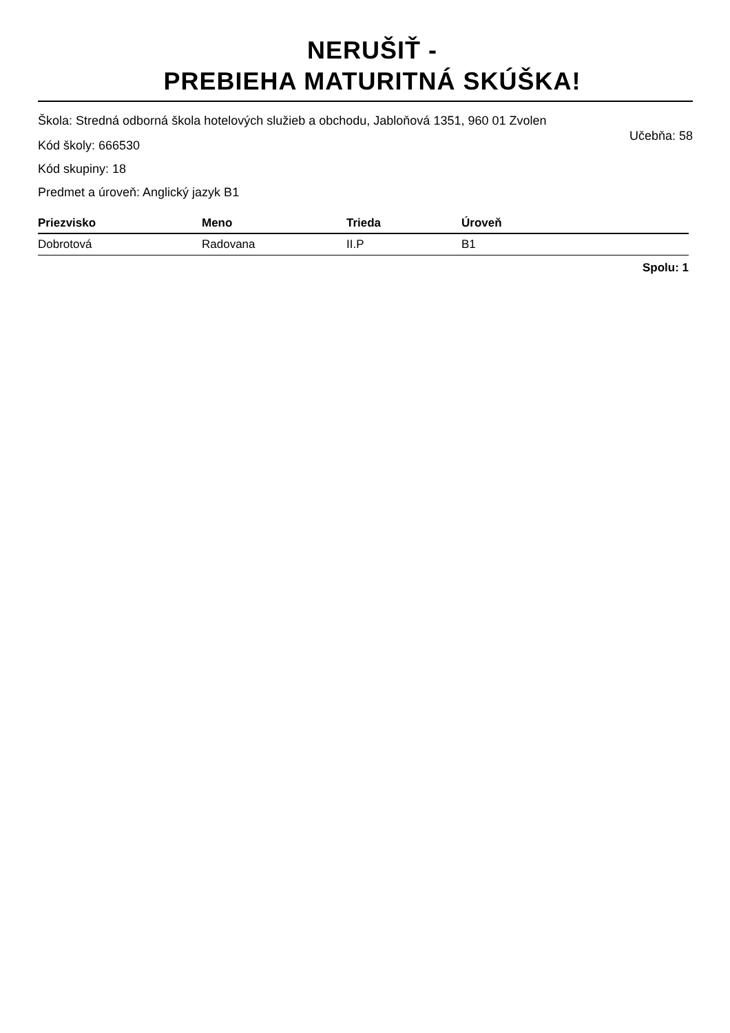NERUŠIŤ -
PREBIEHA MATURITNÁ SKÚŠKA!
Škola: Stredná odborná škola hotelových služieb a obchodu, Jabloňová 1351, 960 01 Zvolen
Učebňa: 58
Kód školy: 666530
Kód skupiny: 18
Predmet a úroveň: Anglický jazyk B1
| Priezvisko | Meno | Trieda | Úroveň |
| --- | --- | --- | --- |
| Dobrotová | Radovana | II.P | B1 |
Spolu: 1